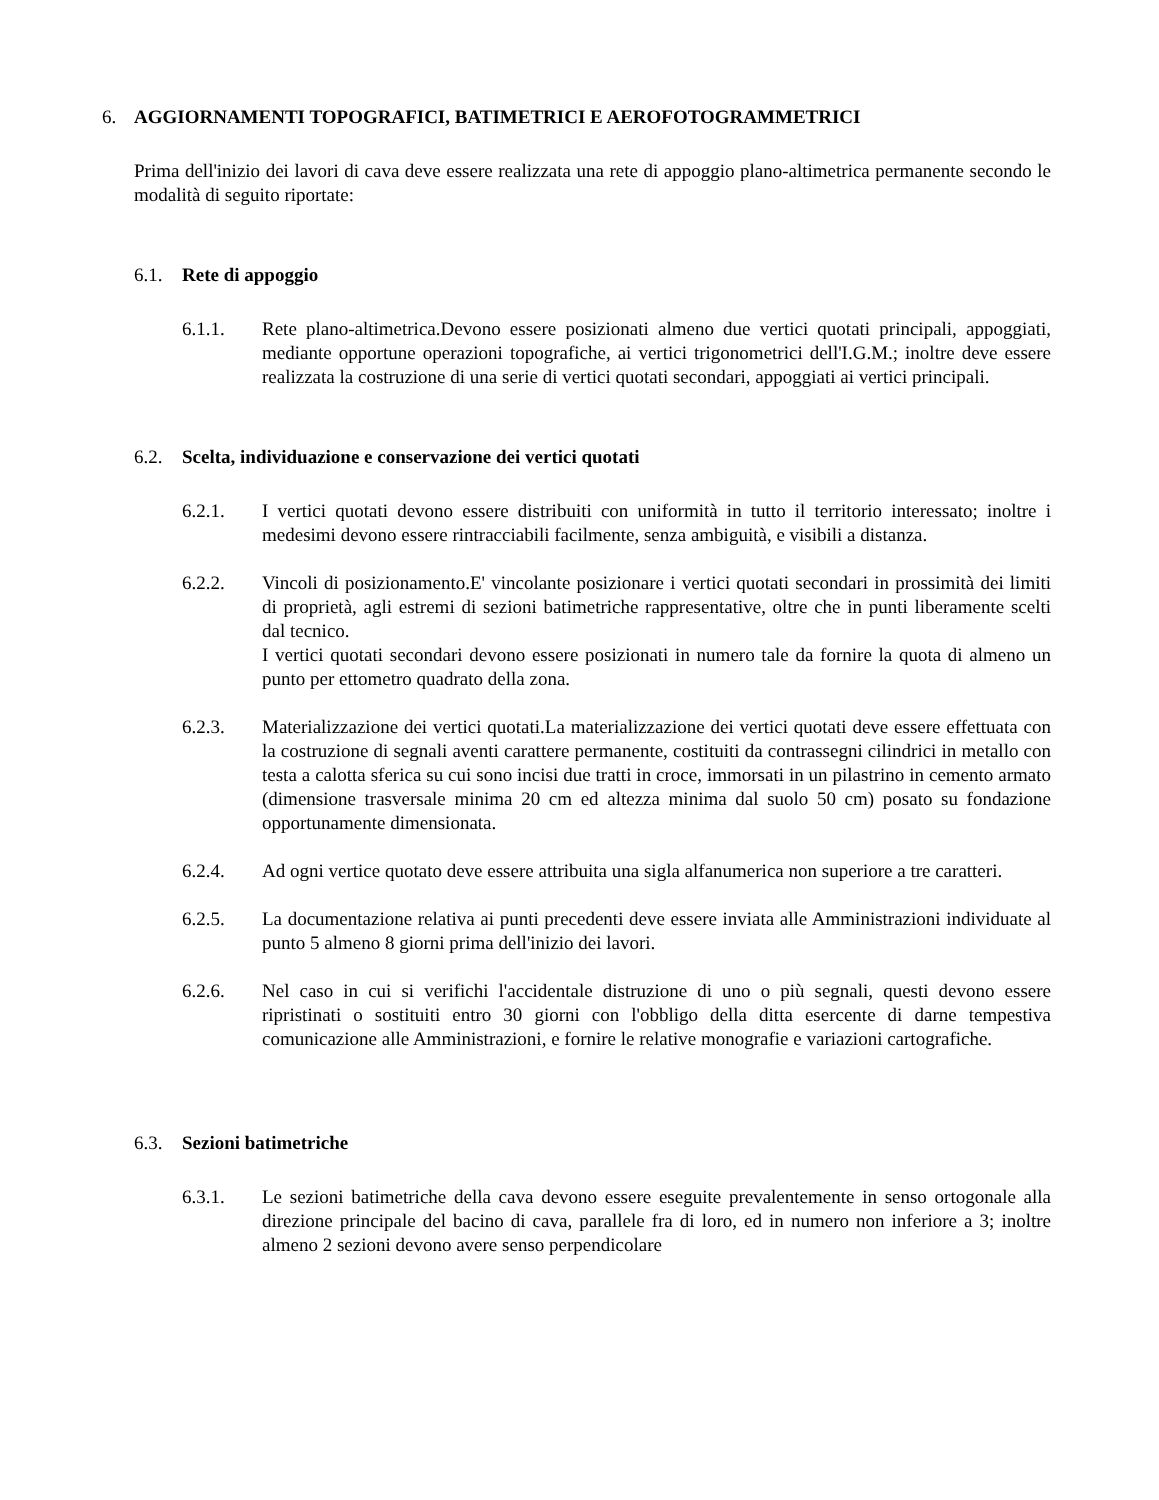6. AGGIORNAMENTI TOPOGRAFICI, BATIMETRICI E AEROFOTOGRAMMETRICI
Prima dell'inizio dei lavori di cava deve essere realizzata una rete di appoggio plano-altimetrica permanente secondo le modalità di seguito riportate:
6.1. Rete di appoggio
6.1.1. Rete plano-altimetrica.Devono essere posizionati almeno due vertici quotati principali, appoggiati, mediante opportune operazioni topografiche, ai vertici trigonometrici dell'I.G.M.; inoltre deve essere realizzata la costruzione di una serie di vertici quotati secondari, appoggiati ai vertici principali.
6.2. Scelta, individuazione e conservazione dei vertici quotati
6.2.1. I vertici quotati devono essere distribuiti con uniformità in tutto il territorio interessato; inoltre i medesimi devono essere rintracciabili facilmente, senza ambiguità, e visibili a distanza.
6.2.2. Vincoli di posizionamento.E' vincolante posizionare i vertici quotati secondari in prossimità dei limiti di proprietà, agli estremi di sezioni batimetriche rappresentative, oltre che in punti liberamente scelti dal tecnico.
I vertici quotati secondari devono essere posizionati in numero tale da fornire la quota di almeno un punto per ettometro quadrato della zona.
6.2.3. Materializzazione dei vertici quotati.La materializzazione dei vertici quotati deve essere effettuata con la costruzione di segnali aventi carattere permanente, costituiti da contrassegni cilindrici in metallo con testa a calotta sferica su cui sono incisi due tratti in croce, immorsati in un pilastrino in cemento armato (dimensione trasversale minima 20 cm ed altezza minima dal suolo 50 cm) posato su fondazione opportunamente dimensionata.
6.2.4. Ad ogni vertice quotato deve essere attribuita una sigla alfanumerica non superiore a tre caratteri.
6.2.5. La documentazione relativa ai punti precedenti deve essere inviata alle Amministrazioni individuate al punto 5 almeno 8 giorni prima dell'inizio dei lavori.
6.2.6. Nel caso in cui si verifichi l'accidentale distruzione di uno o più segnali, questi devono essere ripristinati o sostituiti entro 30 giorni con l'obbligo della ditta esercente di darne tempestiva comunicazione alle Amministrazioni, e fornire le relative monografie e variazioni cartografiche.
6.3. Sezioni batimetriche
6.3.1. Le sezioni batimetriche della cava devono essere eseguite prevalentemente in senso ortogonale alla direzione principale del bacino di cava, parallele fra di loro, ed in numero non inferiore a 3; inoltre almeno 2 sezioni devono avere senso perpendicolare